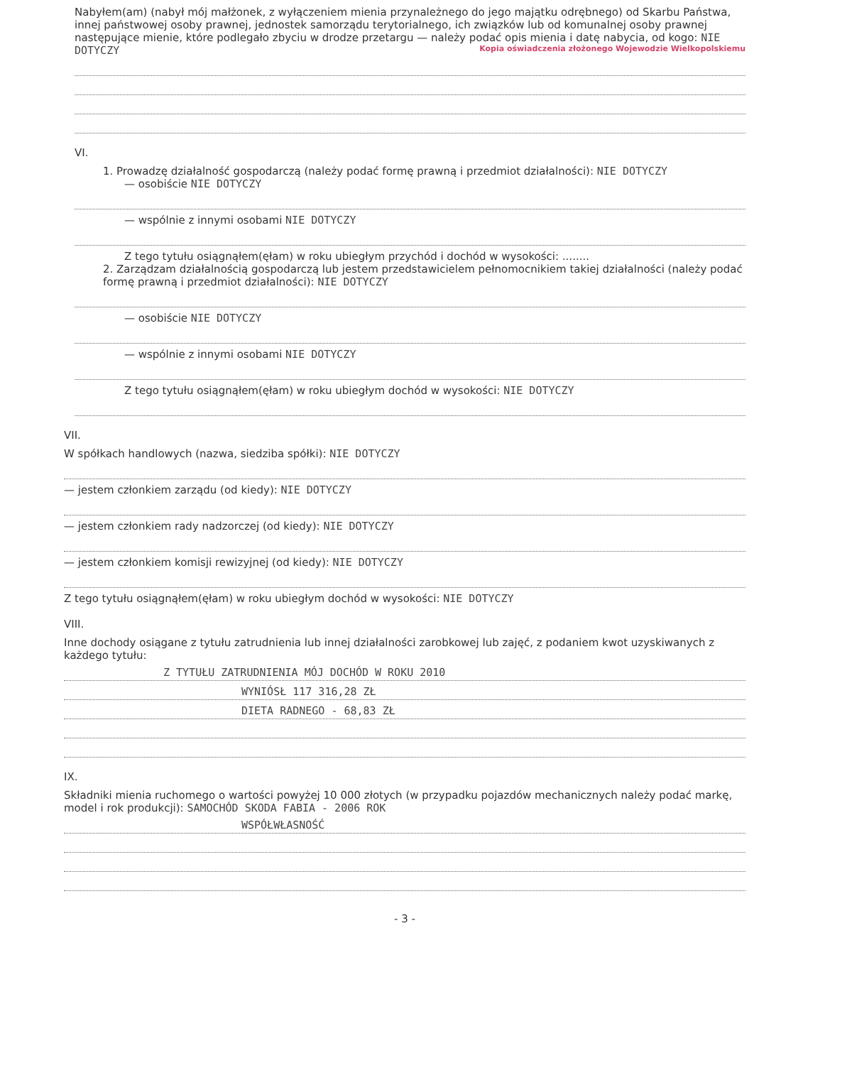Nabyłem(am) (nabył mój małżonek, z wyłączeniem mienia przynależnego do jego majątku odrębnego) od Skarbu Państwa, innej państwowej osoby prawnej, jednostek samorządu terytorialnego, ich związków lub od komunalnej osoby prawnej następujące mienie, które podlegało zbyciu w drodze przetargu — należy podać opis mienia i datę nabycia, od kogo: NIE DOTYCZY Kopia oświadczenia złożonego Wojewodzie Wielkopolskiemu
VI.
1. Prowadzę działalność gospodarczą (należy podać formę prawną i przedmiot działalności): NIE DOTYCZY
— osobiście NIE DOTYCZY
— wspólnie z innymi osobami NIE DOTYCZY
Z tego tytułu osiągnąłem(ęłam) w roku ubiegłym przychód i dochód w wysokości: ........
2. Zarządzam działalnością gospodarczą lub jestem przedstawicielem pełnomocnikiem takiej działalności (należy podać formę prawną i przedmiot działalności): NIE DOTYCZY
— osobiście NIE DOTYCZY
— wspólnie z innymi osobami NIE DOTYCZY
Z tego tytułu osiągnąłem(ęłam) w roku ubiegłym dochód w wysokości: NIE DOTYCZY
VII.
W spółkach handlowych (nazwa, siedziba spółki): NIE DOTYCZY
— jestem członkiem zarządu (od kiedy): NIE DOTYCZY
— jestem członkiem rady nadzorczej (od kiedy): NIE DOTYCZY
— jestem członkiem komisji rewizyjnej (od kiedy): NIE DOTYCZY
Z tego tytułu osiągnąłem(ęłam) w roku ubiegłym dochód w wysokości: NIE DOTYCZY
VIII.
Inne dochody osiągane z tytułu zatrudnienia lub innej działalności zarobkowej lub zajęć, z podaniem kwot uzyskiwanych z każdego tytułu:
Z TYTUŁU ZATRUDNIENIA MÓJ DOCHÓD W ROKU 2010
WYNIÓSŁ 117 316,28 ZŁ
DIETA RADNEGO - 68,83 ZŁ
IX.
Składniki mienia ruchomego o wartości powyżej 10 000 złotych (w przypadku pojazdów mechanicznych należy podać markę, model i rok produkcji): SAMOCHÓD SKODA FABIA - 2006 ROK
WSPÓŁWŁASNOŚĆ
- 3 -